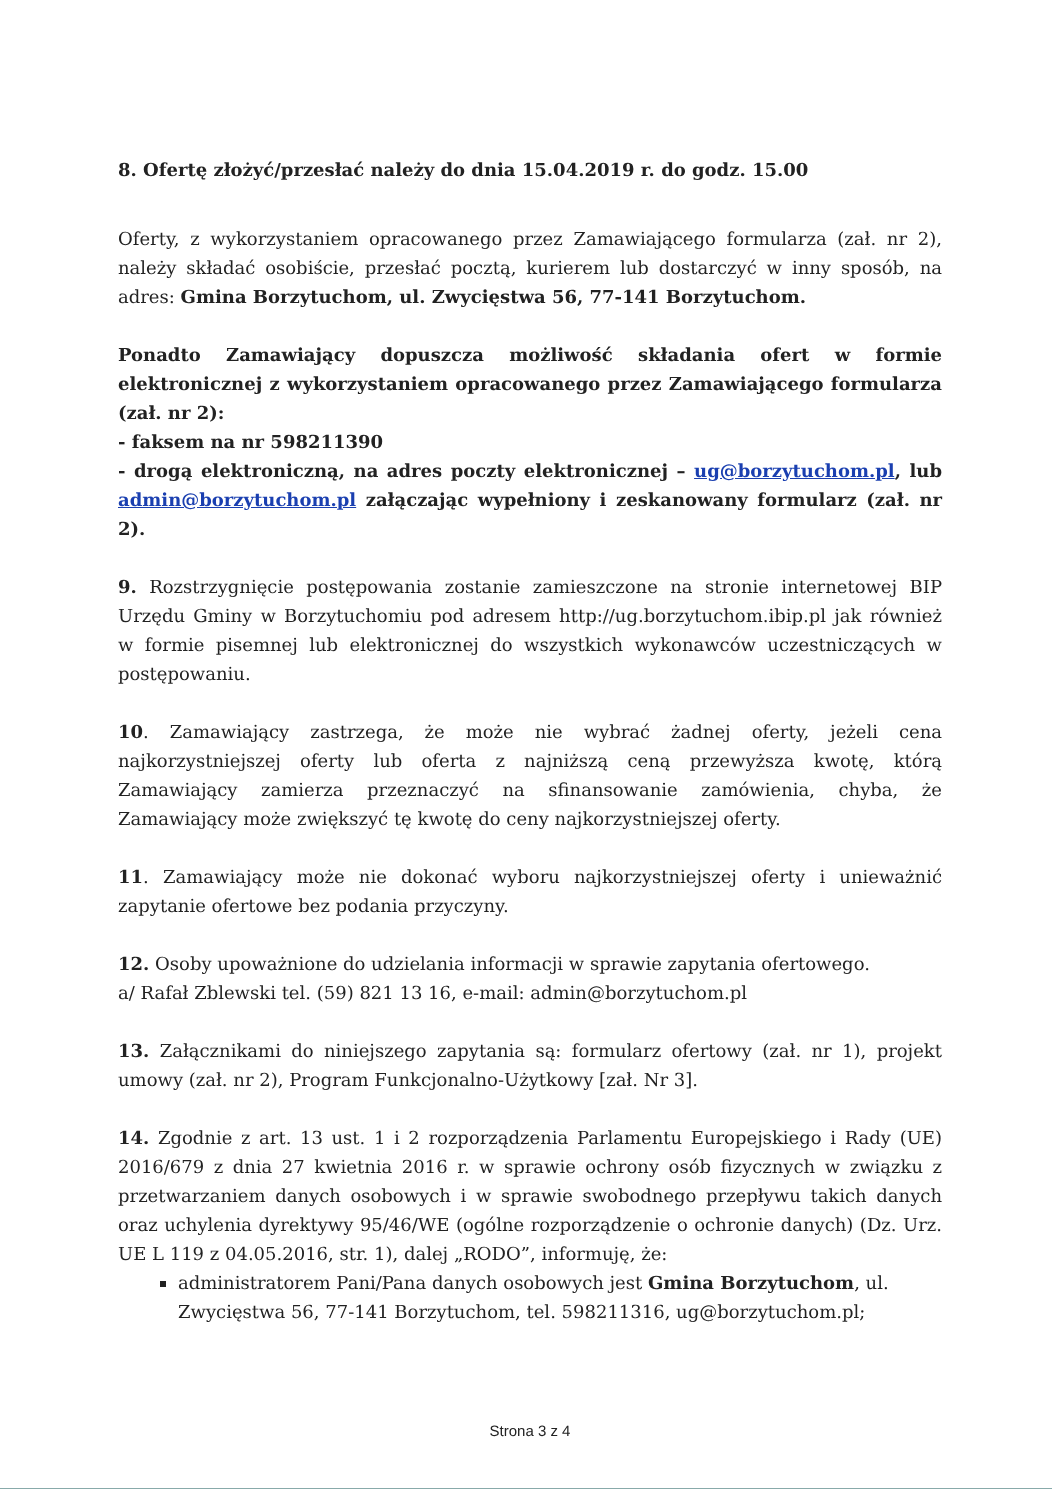8. Ofertę złożyć/przesłać należy do dnia 15.04.2019 r. do godz. 15.00
Oferty, z wykorzystaniem opracowanego przez Zamawiającego formularza (zał. nr 2), należy składać osobiście, przesłać pocztą, kurierem lub dostarczyć w inny sposób, na adres: Gmina Borzytuchom, ul. Zwycięstwa 56, 77-141 Borzytuchom.
Ponadto Zamawiający dopuszcza możliwość składania ofert w formie elektronicznej z wykorzystaniem opracowanego przez Zamawiającego formularza (zał. nr 2):
- faksem na nr 598211390
- drogą elektroniczną, na adres poczty elektronicznej – ug@borzytuchom.pl, lub admin@borzytuchom.pl załączając wypełniony i zeskanowany formularz (zał. nr 2).
9. Rozstrzygnięcie postępowania zostanie zamieszczone na stronie internetowej BIP Urzędu Gminy w Borzytuchomiu pod adresem http://ug.borzytuchom.ibip.pl jak również w formie pisemnej lub elektronicznej do wszystkich wykonawców uczestniczących w postępowaniu.
10. Zamawiający zastrzega, że może nie wybrać żadnej oferty, jeżeli cena najkorzystniejszej oferty lub oferta z najniższą ceną przewyższa kwotę, którą Zamawiający zamierza przeznaczyć na sfinansowanie zamówienia, chyba, że Zamawiający może zwiększyć tę kwotę do ceny najkorzystniejszej oferty.
11. Zamawiający może nie dokonać wyboru najkorzystniejszej oferty i unieważnić zapytanie ofertowe bez podania przyczyny.
12. Osoby upoważnione do udzielania informacji w sprawie zapytania ofertowego.
a/ Rafał Zblewski tel. (59) 821 13 16, e-mail: admin@borzytuchom.pl
13. Załącznikami do niniejszego zapytania są: formularz ofertowy (zał. nr 1), projekt umowy (zał. nr 2), Program Funkcjonalno-Użytkowy [zał. Nr 3].
14. Zgodnie z art. 13 ust. 1 i 2 rozporządzenia Parlamentu Europejskiego i Rady (UE) 2016/679 z dnia 27 kwietnia 2016 r. w sprawie ochrony osób fizycznych w związku z przetwarzaniem danych osobowych i w sprawie swobodnego przepływu takich danych oraz uchylenia dyrektywy 95/46/WE (ogólne rozporządzenie o ochronie danych) (Dz. Urz. UE L 119 z 04.05.2016, str. 1), dalej „RODO”, informuję, że:
administratorem Pani/Pana danych osobowych jest Gmina Borzytuchom, ul. Zwycięstwa 56, 77-141 Borzytuchom, tel. 598211316, ug@borzytuchom.pl;
Strona 3 z 4